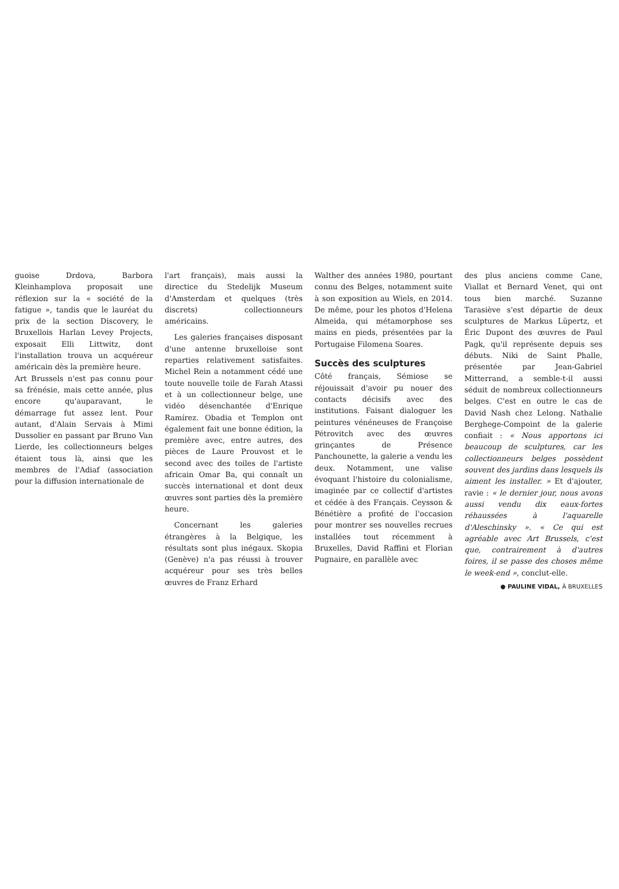guoise Drdova, Barbora Kleinhamplova proposait une réflexion sur la « société de la fatigue », tandis que le lauréat du prix de la section Discovery, le Bruxellois Harlan Levey Projects, exposait Elli Littwitz, dont l'installation trouva un acquéreur américain dès la première heure.
Art Brussels n'est pas connu pour sa frénésie, mais cette année, plus encore qu'auparavant, le démarrage fut assez lent. Pour autant, d'Alain Servais à Mimi Dussolier en passant par Bruno Van Lierde, les collectionneurs belges étaient tous là, ainsi que les membres de l'Adiaf (association pour la diffusion internationale de
l'art français), mais aussi la directice du Stedelijk Museum d'Amsterdam et quelques (très discrets) collectionneurs américains.
Les galeries françaises disposant d'une antenne bruxelloise sont reparties relativement satisfaites. Michel Rein a notamment cédé une toute nouvelle toile de Farah Atassi et à un collectionneur belge, une vidéo désenchantée d'Enrique Ramírez. Obadia et Templon ont également fait une bonne édition, la première avec, entre autres, des pièces de Laure Prouvost et le second avec des toiles de l'artiste africain Omar Ba, qui connaît un succès international et dont deux œuvres sont parties dès la première heure.
Concernant les galeries étrangères à la Belgique, les résultats sont plus inégaux. Skopia (Genève) n'a pas réussi à trouver acquéreur pour ses très belles œuvres de Franz Erhard
Walther des années 1980, pourtant connu des Belges, notamment suite à son exposition au Wiels, en 2014. De même, pour les photos d'Helena Almeida, qui métamorphose ses mains en pieds, présentées par la Portugaise Filomena Soares.
Succès des sculptures
Côté français, Sémiose se réjouissait d'avoir pu nouer des contacts décisifs avec des institutions. Faisant dialoguer les peintures vénéneuses de Françoise Pétrovitch avec des œuvres grinçantes de Présence Panchounette, la galerie a vendu les deux. Notamment, une valise évoquant l'histoire du colonialisme, imaginée par ce collectif d'artistes et cédée à des Français. Ceysson & Bénétière a profité de l'occasion pour montrer ses nouvelles recrues installées tout récemment à Bruxelles, David Raffini et Florian Pugnaire, en parallèle avec
des plus anciens comme Cane, Viallat et Bernard Venet, qui ont tous bien marché. Suzanne Tarasiève s'est départie de deux sculptures de Markus Lüpertz, et Éric Dupont des œuvres de Paul Pagk, qu'il représente depuis ses débuts. Niki de Saint Phalle, présentée par Jean-Gabriel Mitterrand, a semble-t-il aussi séduit de nombreux collectionneurs belges. C'est en outre le cas de David Nash chez Lelong. Nathalie Berghege-Compoint de la galerie confiait : « Nous apportons ici beaucoup de sculptures, car les collectionneurs belges possèdent souvent des jardins dans lesquels ils aiment les installer. » Et d'ajouter, ravie : « le dernier jour, nous avons aussi vendu dix eaux-fortes réhaussées à l'aquarelle d'Aleschinsky ». « Ce qui est agréable avec Art Brussels, c'est que, contrairement à d'autres foires, il se passe des choses même le week-end », conclut-elle.
● PAULINE VIDAL, À BRUXELLES